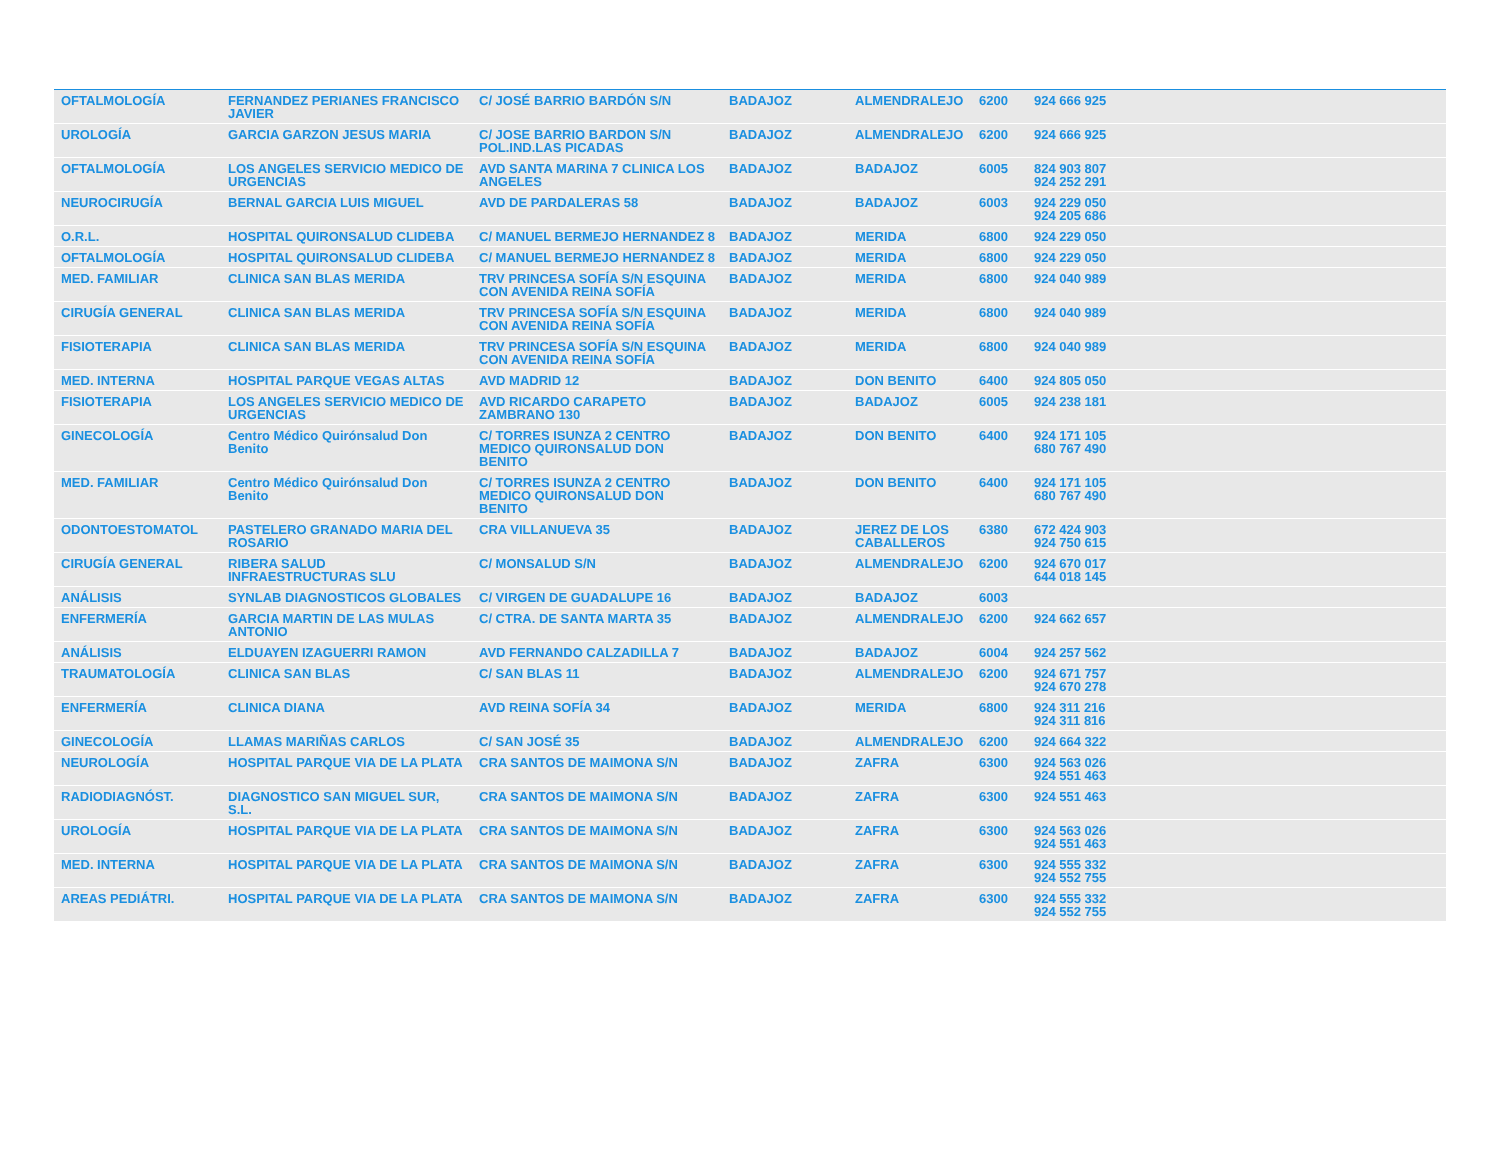| OFTALMOLOGÍA | FERNANDEZ PERIANES FRANCISCO JAVIER | C/ JOSÉ BARRIO BARDÓN S/N | BADAJOZ | ALMENDRALEJO | 6200 | 924 666 925 |
| UROLOGÍA | GARCIA GARZON JESUS MARIA | C/ JOSE BARRIO BARDON S/N POL.IND.LAS PICADAS | BADAJOZ | ALMENDRALEJO | 6200 | 924 666 925 |
| OFTALMOLOGÍA | LOS ANGELES SERVICIO MEDICO DE URGENCIAS | AVD SANTA MARINA 7 CLINICA LOS ANGELES | BADAJOZ | BADAJOZ | 6005 | 824 903 807 924 252 291 |
| NEUROCIRUGÍA | BERNAL GARCIA LUIS MIGUEL | AVD DE PARDALERAS 58 | BADAJOZ | BADAJOZ | 6003 | 924 229 050 924 205 686 |
| O.R.L. | HOSPITAL QUIRONSALUD CLIDEBA | C/ MANUEL BERMEJO HERNANDEZ 8 | BADAJOZ | MERIDA | 6800 | 924 229 050 |
| OFTALMOLOGÍA | HOSPITAL QUIRONSALUD CLIDEBA | C/ MANUEL BERMEJO HERNANDEZ 8 | BADAJOZ | MERIDA | 6800 | 924 229 050 |
| MED. FAMILIAR | CLINICA SAN BLAS MERIDA | TRV PRINCESA SOFÍA S/N ESQUINA CON AVENIDA REINA SOFÍA | BADAJOZ | MERIDA | 6800 | 924 040 989 |
| CIRUGÍA GENERAL | CLINICA SAN BLAS MERIDA | TRV PRINCESA SOFÍA S/N ESQUINA CON AVENIDA REINA SOFÍA | BADAJOZ | MERIDA | 6800 | 924 040 989 |
| FISIOTERAPIA | CLINICA SAN BLAS MERIDA | TRV PRINCESA SOFÍA S/N ESQUINA CON AVENIDA REINA SOFÍA | BADAJOZ | MERIDA | 6800 | 924 040 989 |
| MED. INTERNA | HOSPITAL PARQUE VEGAS ALTAS | AVD MADRID 12 | BADAJOZ | DON BENITO | 6400 | 924 805 050 |
| FISIOTERAPIA | LOS ANGELES SERVICIO MEDICO DE URGENCIAS | AVD RICARDO CARAPETO ZAMBRANO 130 | BADAJOZ | BADAJOZ | 6005 | 924 238 181 |
| GINECOLOGÍA | Centro Médico Quirónsalud Don Benito | C/ TORRES ISUNZA 2 CENTRO MEDICO QUIRONSALUD DON BENITO | BADAJOZ | DON BENITO | 6400 | 924 171 105 680 767 490 |
| MED. FAMILIAR | Centro Médico Quirónsalud Don Benito | C/ TORRES ISUNZA 2 CENTRO MEDICO QUIRONSALUD DON BENITO | BADAJOZ | DON BENITO | 6400 | 924 171 105 680 767 490 |
| ODONTOESTOMATOL | PASTELERO GRANADO MARIA DEL ROSARIO | CRA VILLANUEVA 35 | BADAJOZ | JEREZ DE LOS CABALLEROS | 6380 | 672 424 903 924 750 615 |
| CIRUGÍA GENERAL | RIBERA SALUD INFRAESTRUCTURAS SLU | C/ MONSALUD S/N | BADAJOZ | ALMENDRALEJO | 6200 | 924 670 017 644 018 145 |
| ANÁLISIS | SYNLAB DIAGNOSTICOS GLOBALES | C/ VIRGEN DE GUADALUPE 16 | BADAJOZ | BADAJOZ | 6003 | |
| ENFERMERÍA | GARCIA MARTIN DE LAS MULAS ANTONIO | C/ CTRA. DE SANTA MARTA 35 | BADAJOZ | ALMENDRALEJO | 6200 | 924 662 657 |
| ANÁLISIS | ELDUAYEN IZAGUERRI RAMON | AVD FERNANDO CALZADILLA 7 | BADAJOZ | BADAJOZ | 6004 | 924 257 562 |
| TRAUMATOLOGÍA | CLINICA SAN BLAS | C/ SAN BLAS 11 | BADAJOZ | ALMENDRALEJO | 6200 | 924 671 757 924 670 278 |
| ENFERMERÍA | CLINICA DIANA | AVD REINA SOFÍA 34 | BADAJOZ | MERIDA | 6800 | 924 311 216 924 311 816 |
| GINECOLOGÍA | LLAMAS MARIÑAS CARLOS | C/ SAN JOSÉ 35 | BADAJOZ | ALMENDRALEJO | 6200 | 924 664 322 |
| NEUROLOGÍA | HOSPITAL PARQUE VIA DE LA PLATA | CRA SANTOS DE MAIMONA S/N | BADAJOZ | ZAFRA | 6300 | 924 563 026 924 551 463 |
| RADIODIAGNÓST. | DIAGNOSTICO SAN MIGUEL SUR, S.L. | CRA SANTOS DE MAIMONA S/N | BADAJOZ | ZAFRA | 6300 | 924 551 463 |
| UROLOGÍA | HOSPITAL PARQUE VIA DE LA PLATA | CRA SANTOS DE MAIMONA S/N | BADAJOZ | ZAFRA | 6300 | 924 563 026 924 551 463 |
| MED. INTERNA | HOSPITAL PARQUE VIA DE LA PLATA | CRA SANTOS DE MAIMONA S/N | BADAJOZ | ZAFRA | 6300 | 924 555 332 924 552 755 |
| AREAS PEDIÁTRI. | HOSPITAL PARQUE VIA DE LA PLATA | CRA SANTOS DE MAIMONA S/N | BADAJOZ | ZAFRA | 6300 | 924 555 332 924 552 755 |